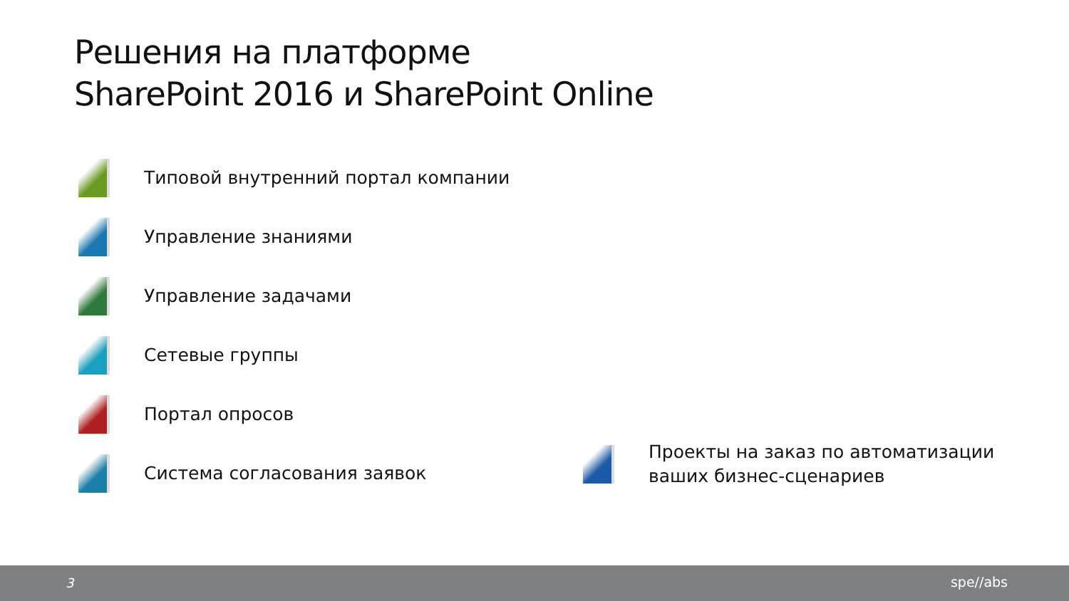Решения на платформе
SharePoint 2016 и SharePoint Online
Типовой внутренний портал компании
Управление знаниями
Управление задачами
Сетевые группы
Портал опросов
Система согласования заявок
Проекты на заказ по автоматизации
ваших бизнес-сценариев
3 spe//abs